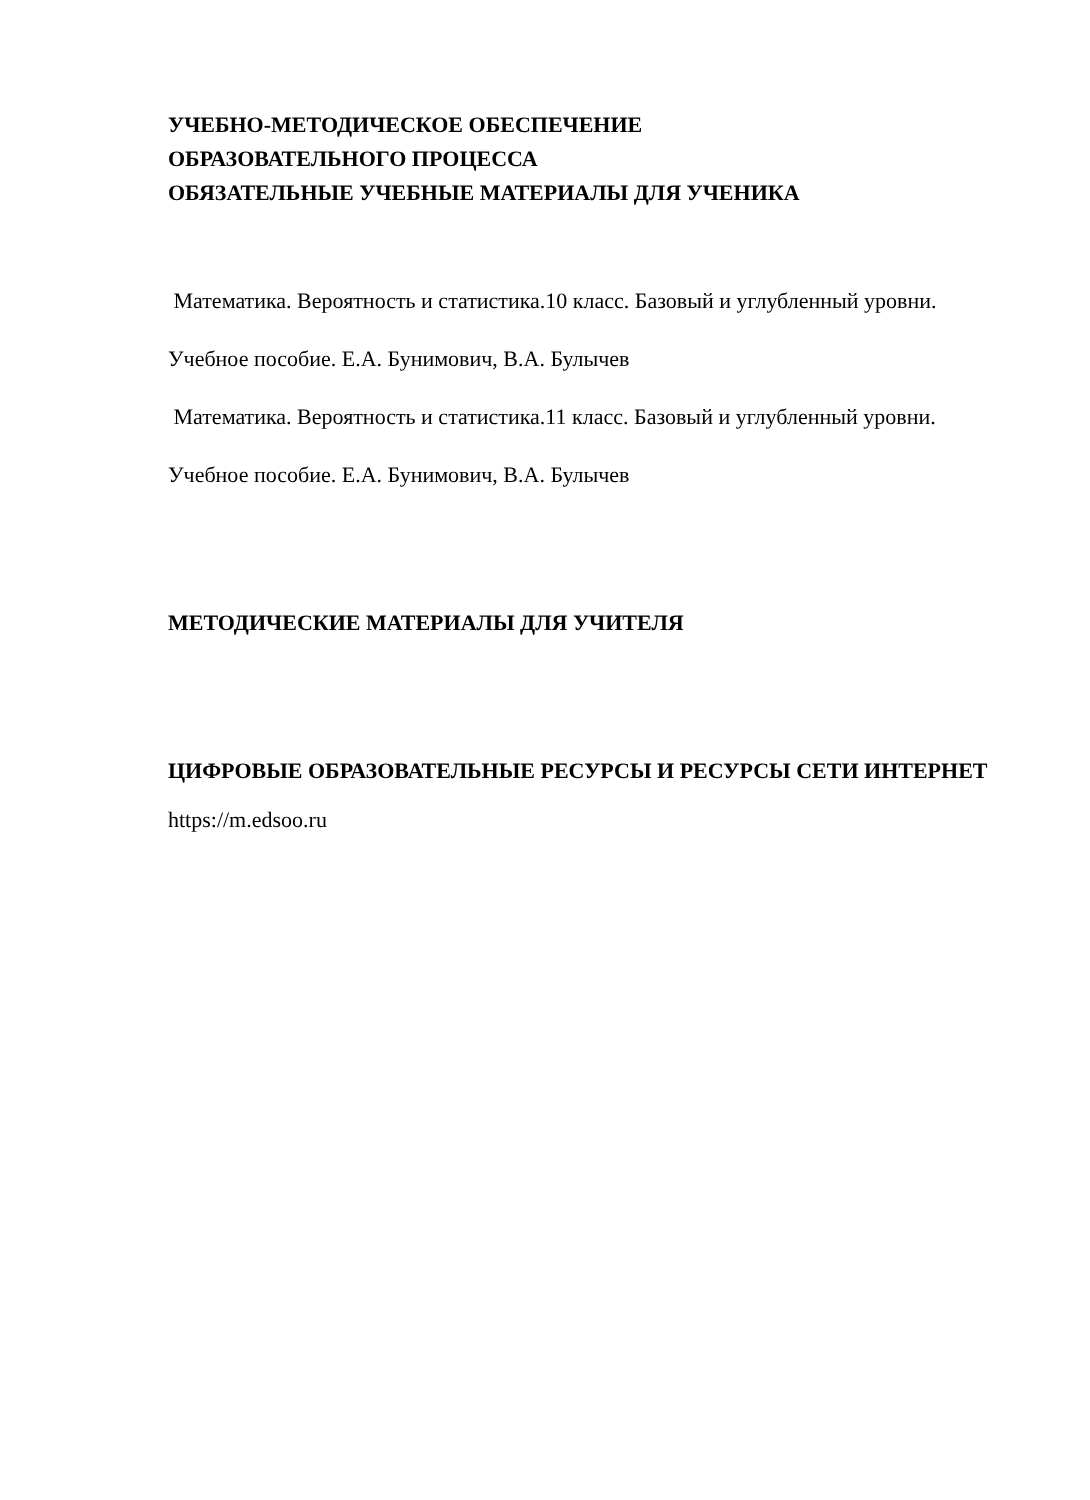УЧЕБНО-МЕТОДИЧЕСКОЕ ОБЕСПЕЧЕНИЕ
ОБРАЗОВАТЕЛЬНОГО ПРОЦЕССА
ОБЯЗАТЕЛЬНЫЕ УЧЕБНЫЕ МАТЕРИАЛЫ ДЛЯ УЧЕНИКА
Математика. Вероятность и статистика.10 класс. Базовый и углубленный уровни. Учебное пособие. Е.А. Бунимович, В.А. Булычев
Математика. Вероятность и статистика.11 класс. Базовый и углубленный уровни. Учебное пособие. Е.А. Бунимович, В.А. Булычев
МЕТОДИЧЕСКИЕ МАТЕРИАЛЫ ДЛЯ УЧИТЕЛЯ
ЦИФРОВЫЕ ОБРАЗОВАТЕЛЬНЫЕ РЕСУРСЫ И РЕСУРСЫ СЕТИ ИНТЕРНЕТ
https://m.edsoo.ru